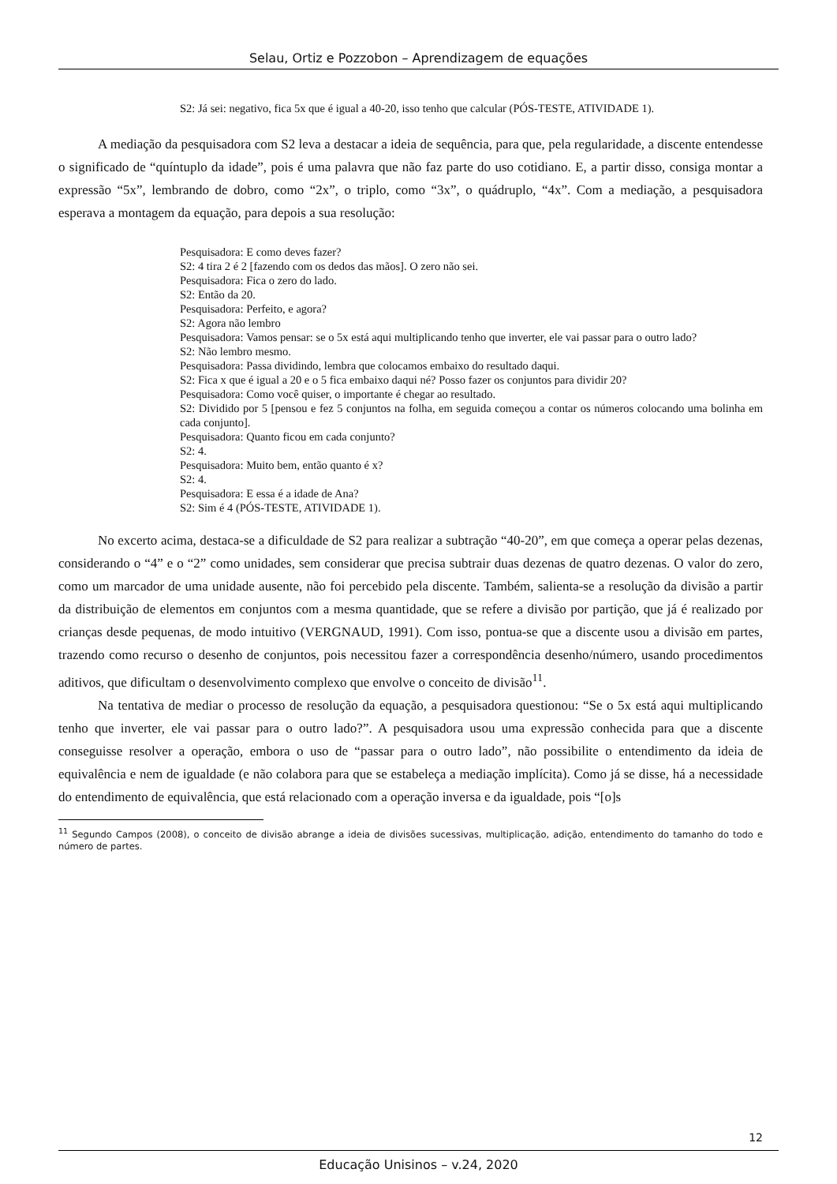Selau, Ortiz e Pozzobon – Aprendizagem de equações
S2: Já sei: negativo, fica 5x que é igual a 40-20, isso tenho que calcular (PÓS-TESTE, ATIVIDADE 1).
A mediação da pesquisadora com S2 leva a destacar a ideia de sequência, para que, pela regularidade, a discente entendesse o significado de “quíntuplo da idade”, pois é uma palavra que não faz parte do uso cotidiano. E, a partir disso, consiga montar a expressão “5x”, lembrando de dobro, como “2x”, o triplo, como “3x”, o quádruplo, “4x”. Com a mediação, a pesquisadora esperava a montagem da equação, para depois a sua resolução:
Pesquisadora: E como deves fazer?
S2: 4 tira 2 é 2 [fazendo com os dedos das mãos]. O zero não sei.
Pesquisadora: Fica o zero do lado.
S2: Então da 20.
Pesquisadora: Perfeito, e agora?
S2: Agora não lembro
Pesquisadora: Vamos pensar: se o 5x está aqui multiplicando tenho que inverter, ele vai passar para o outro lado?
S2: Não lembro mesmo.
Pesquisadora: Passa dividindo, lembra que colocamos embaixo do resultado daqui.
S2: Fica x que é igual a 20 e o 5 fica embaixo daqui né? Posso fazer os conjuntos para dividir 20?
Pesquisadora: Como você quiser, o importante é chegar ao resultado.
S2: Dividido por 5 [pensou e fez 5 conjuntos na folha, em seguida começou a contar os números colocando uma bolinha em cada conjunto].
Pesquisadora: Quanto ficou em cada conjunto?
S2: 4.
Pesquisadora: Muito bem, então quanto é x?
S2: 4.
Pesquisadora: E essa é a idade de Ana?
S2: Sim é 4 (PÓS-TESTE, ATIVIDADE 1).
No excerto acima, destaca-se a dificuldade de S2 para realizar a subtração “40-20”, em que começa a operar pelas dezenas, considerando o “4” e o “2” como unidades, sem considerar que precisa subtrair duas dezenas de quatro dezenas. O valor do zero, como um marcador de uma unidade ausente, não foi percebido pela discente. Também, salienta-se a resolução da divisão a partir da distribuição de elementos em conjuntos com a mesma quantidade, que se refere a divisão por partição, que já é realizado por crianças desde pequenas, de modo intuitivo (VERGNAUD, 1991). Com isso, pontua-se que a discente usou a divisão em partes, trazendo como recurso o desenho de conjuntos, pois necessitou fazer a correspondência desenho/número, usando procedimentos aditivos, que dificultam o desenvolvimento complexo que envolve o conceito de divisão<sup>11</sup>.
Na tentativa de mediar o processo de resolução da equação, a pesquisadora questionou: “Se o 5x está aqui multiplicando tenho que inverter, ele vai passar para o outro lado?”. A pesquisadora usou uma expressão conhecida para que a discente conseguisse resolver a operação, embora o uso de “passar para o outro lado”, não possibilite o entendimento da ideia de equivalência e nem de igualdade (e não colabora para que se estabeleça a mediação implícita). Como já se disse, há a necessidade do entendimento de equivalência, que está relacionado com a operação inversa e da igualdade, pois “[o]s
<sup>11</sup> Segundo Campos (2008), o conceito de divisão abrange a ideia de divisões sucessivas, multiplicação, adição, entendimento do tamanho do todo e número de partes.
12
Educação Unisinos – v.24, 2020